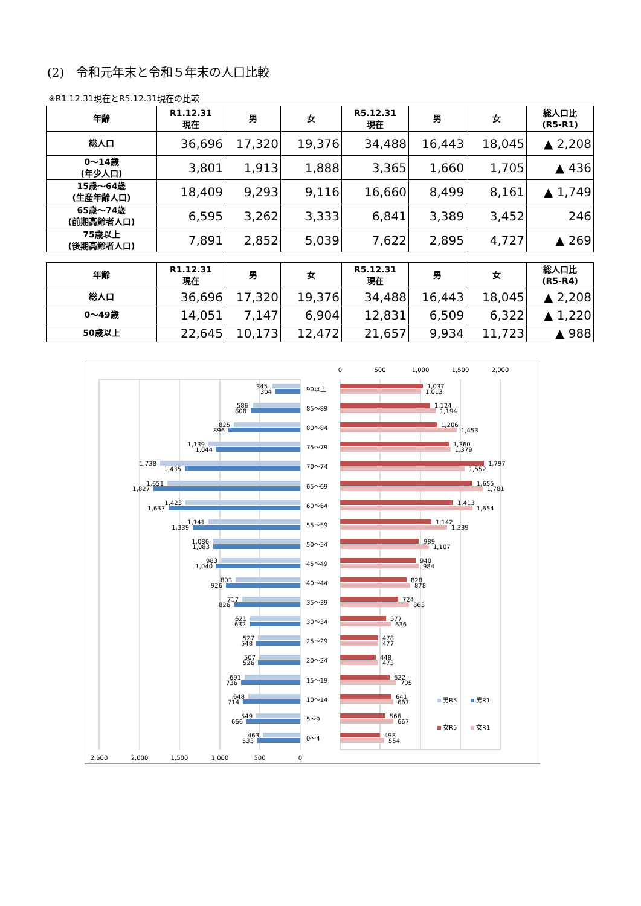(2)　令和元年末と令和５年末の人口比較
※R1.12.31現在とR5.12.31現在の比較
| 年齢 | R1.12.31 現在 | 男 | 女 | R5.12.31 現在 | 男 | 女 | 総人口比 (R5-R1) |
| --- | --- | --- | --- | --- | --- | --- | --- |
| 総人口 | 36,696 | 17,320 | 19,376 | 34,488 | 16,443 | 18,045 | ▲ 2,208 |
| 0～14歳 (年少人口) | 3,801 | 1,913 | 1,888 | 3,365 | 1,660 | 1,705 | ▲ 436 |
| 15歳～64歳 (生産年齢人口) | 18,409 | 9,293 | 9,116 | 16,660 | 8,499 | 8,161 | ▲ 1,749 |
| 65歳～74歳 (前期高齢者人口) | 6,595 | 3,262 | 3,333 | 6,841 | 3,389 | 3,452 | 246 |
| 75歳以上 (後期高齢者人口) | 7,891 | 2,852 | 5,039 | 7,622 | 2,895 | 4,727 | ▲ 269 |
| 年齢 | R1.12.31 現在 | 男 | 女 | R5.12.31 現在 | 男 | 女 | 総人口比 (R5-R4) |
| --- | --- | --- | --- | --- | --- | --- | --- |
| 総人口 | 36,696 | 17,320 | 19,376 | 34,488 | 16,443 | 18,045 | ▲ 2,208 |
| 0～49歳 | 14,051 | 7,147 | 6,904 | 12,831 | 6,509 | 6,322 | ▲ 1,220 |
| 50歳以上 | 22,645 | 10,173 | 12,472 | 21,657 | 9,934 | 11,723 | ▲ 988 |
0
500
1,000
1,500
2,000
345
304
90以上
1,037
1,013
586
608
85～89
1,124
1,194
825
896
80～84
1,206
1,453
1,139
1,044
75～79
1,360
1,379
1,738
1,435
70～74
1,797
1,552
1,651
1,827
65～69
1,655
1,781
1,423
1,637
60～64
1,413
1,654
1,141
1,339
55～59
1,142
1,339
1,086
1,083
50～54
989
1,107
983
1,040
45～49
940
984
803
926
40～44
828
878
717
826
35～39
724
863
621
632
30～34
577
636
527
548
25～29
478
477
507
526
20～24
448
473
691
736
15～19
622
705
648
714
10～14
641
667
549
666
5～9
566
667
463
533
0～4
498
554
2,500
2,000
1,500
1,000
500
0
男R5
男R1
女R5
女R1